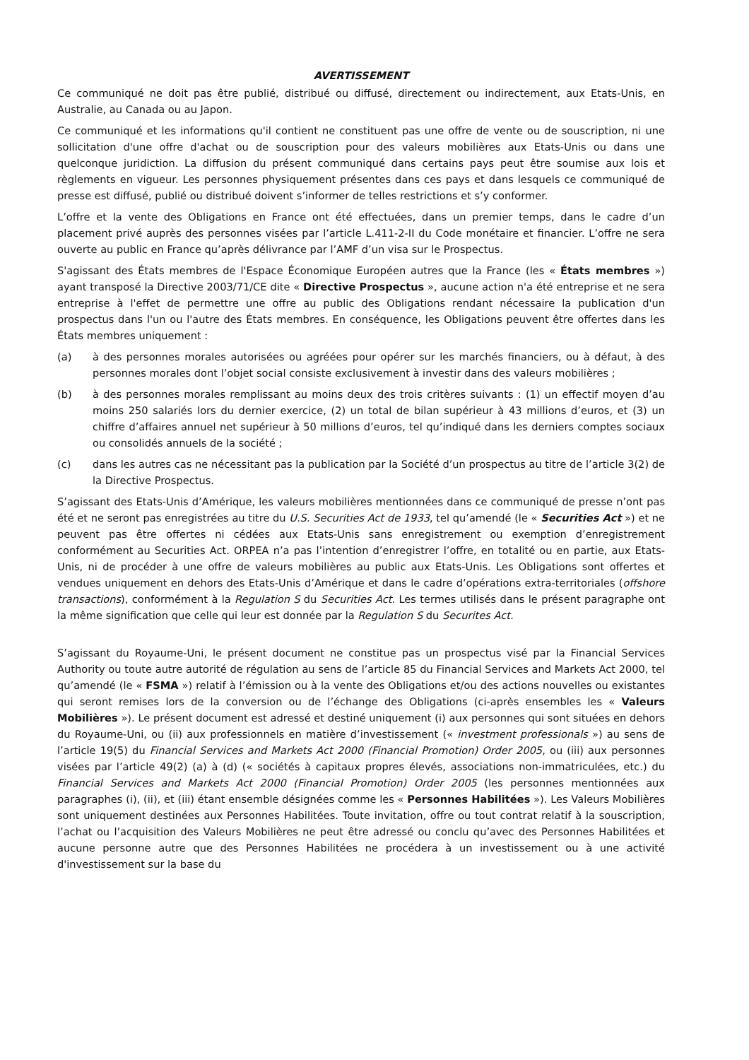AVERTISSEMENT
Ce communiqué ne doit pas être publié, distribué ou diffusé, directement ou indirectement, aux Etats-Unis, en Australie, au Canada ou au Japon.
Ce communiqué et les informations qu'il contient ne constituent pas une offre de vente ou de souscription, ni une sollicitation d'une offre d'achat ou de souscription pour des valeurs mobilières aux Etats-Unis ou dans une quelconque juridiction. La diffusion du présent communiqué dans certains pays peut être soumise aux lois et règlements en vigueur. Les personnes physiquement présentes dans ces pays et dans lesquels ce communiqué de presse est diffusé, publié ou distribué doivent s’informer de telles restrictions et s’y conformer.
L’offre et la vente des Obligations en France ont été effectuées, dans un premier temps, dans le cadre d’un placement privé auprès des personnes visées par l’article L.411-2-II du Code monétaire et financier. L’offre ne sera ouverte au public en France qu’après délivrance par l’AMF d’un visa sur le Prospectus.
S'agissant des États membres de l'Espace Économique Européen autres que la France (les « États membres ») ayant transposé la Directive 2003/71/CE dite « Directive Prospectus », aucune action n'a été entreprise et ne sera entreprise à l'effet de permettre une offre au public des Obligations rendant nécessaire la publication d'un prospectus dans l'un ou l'autre des États membres. En conséquence, les Obligations peuvent être offertes dans les États membres uniquement :
(a) à des personnes morales autorisées ou agréées pour opérer sur les marchés financiers, ou à défaut, à des personnes morales dont l’objet social consiste exclusivement à investir dans des valeurs mobilières ;
(b) à des personnes morales remplissant au moins deux des trois critères suivants : (1) un effectif moyen d’au moins 250 salariés lors du dernier exercice, (2) un total de bilan supérieur à 43 millions d’euros, et (3) un chiffre d’affaires annuel net supérieur à 50 millions d’euros, tel qu’indiqué dans les derniers comptes sociaux ou consolidés annuels de la société ;
(c) dans les autres cas ne nécessitant pas la publication par la Société d’un prospectus au titre de l’article 3(2) de la Directive Prospectus.
S’agissant des Etats-Unis d’Amérique, les valeurs mobilières mentionnées dans ce communiqué de presse n’ont pas été et ne seront pas enregistrées au titre du U.S. Securities Act de 1933, tel qu’amendé (le « Securities Act ») et ne peuvent pas être offertes ni cédées aux Etats-Unis sans enregistrement ou exemption d’enregistrement conformément au Securities Act. ORPEA n’a pas l’intention d’enregistrer l’offre, en totalité ou en partie, aux Etats-Unis, ni de procéder à une offre de valeurs mobilières au public aux Etats-Unis. Les Obligations sont offertes et vendues uniquement en dehors des Etats-Unis d’Amérique et dans le cadre d’opérations extra-territoriales (offshore transactions), conformément à la Regulation S du Securities Act. Les termes utilisés dans le présent paragraphe ont la même signification que celle qui leur est donnée par la Regulation S du Securites Act.
S’agissant du Royaume-Uni, le présent document ne constitue pas un prospectus visé par la Financial Services Authority ou toute autre autorité de régulation au sens de l’article 85 du Financial Services and Markets Act 2000, tel qu’amendé (le « FSMA ») relatif à l’émission ou à la vente des Obligations et/ou des actions nouvelles ou existantes qui seront remises lors de la conversion ou de l’échange des Obligations (ci-après ensembles les « Valeurs Mobilières »). Le présent document est adressé et destiné uniquement (i) aux personnes qui sont situées en dehors du Royaume-Uni, ou (ii) aux professionnels en matière d’investissement (« investment professionals ») au sens de l’article 19(5) du Financial Services and Markets Act 2000 (Financial Promotion) Order 2005, ou (iii) aux personnes visées par l’article 49(2) (a) à (d) (« sociétés à capitaux propres élevés, associations non-immatriculées, etc.) du Financial Services and Markets Act 2000 (Financial Promotion) Order 2005 (les personnes mentionnées aux paragraphes (i), (ii), et (iii) étant ensemble désignées comme les « Personnes Habilitées »). Les Valeurs Mobilières sont uniquement destinées aux Personnes Habilitées. Toute invitation, offre ou tout contrat relatif à la souscription, l’achat ou l’acquisition des Valeurs Mobilières ne peut être adressé ou conclu qu’avec des Personnes Habilitées et aucune personne autre que des Personnes Habilitées ne procédera à un investissement ou à une activité d'investissement sur la base du